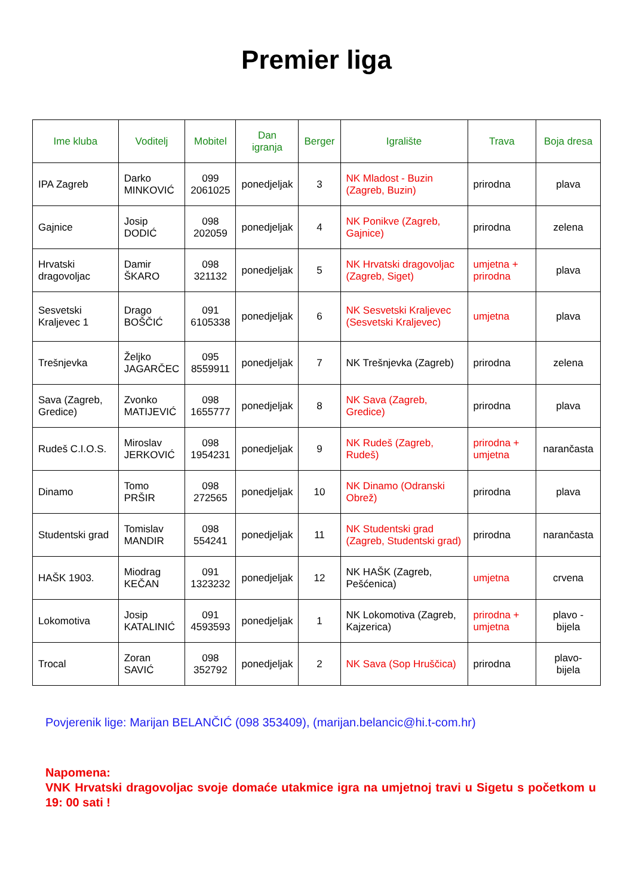Premier liga
| Ime kluba | Voditelj | Mobitel | Dan igranja | Berger | Igralište | Trava | Boja dresa |
| --- | --- | --- | --- | --- | --- | --- | --- |
| IPA Zagreb | Darko MINKOVIĆ | 099 2061025 | ponedjeljak | 3 | NK Mladost - Buzin (Zagreb, Buzin) | prirodna | plava |
| Gajnice | Josip DODIĆ | 098 202059 | ponedjeljak | 4 | NK Ponikve (Zagreb, Gajnice) | prirodna | zelena |
| Hrvatski dragovoljac | Damir ŠKARO | 098 321132 | ponedjeljak | 5 | NK Hrvatski dragovoljac (Zagreb, Siget) | umjetna + prirodna | plava |
| Sesvetski Kraljevec 1 | Drago BOŠČIĆ | 091 6105338 | ponedjeljak | 6 | NK Sesvetski Kraljevec (Sesvetski Kraljevec) | umjetna | plava |
| Trešnjevka | Željko JAGARČEC | 095 8559911 | ponedjeljak | 7 | NK Trešnjevka (Zagreb) | prirodna | zelena |
| Sava (Zagreb, Gredice) | Zvonko MATIJEVIĆ | 098 1655777 | ponedjeljak | 8 | NK Sava (Zagreb, Gredice) | prirodna | plava |
| Rudeš C.I.O.S. | Miroslav JERKOVIĆ | 098 1954231 | ponedjeljak | 9 | NK Rudeš (Zagreb, Rudeš) | prirodna + umjetna | narančasta |
| Dinamo | Tomo PRŠIR | 098 272565 | ponedjeljak | 10 | NK Dinamo (Odranski Obrež) | prirodna | plava |
| Studentski grad | Tomislav MANDIR | 098 554241 | ponedjeljak | 11 | NK Studentski grad (Zagreb, Studentski grad) | prirodna | narančasta |
| HAŠK 1903. | Miodrag KEČAN | 091 1323232 | ponedjeljak | 12 | NK HAŠK (Zagreb, Pešćenica) | umjetna | crvena |
| Lokomotiva | Josip KATALINIĆ | 091 4593593 | ponedjeljak | 1 | NK Lokomotiva (Zagreb, Kajzerica) | prirodna + umjetna | plavo - bijela |
| Trocal | Zoran SAVIĆ | 098 352792 | ponedjeljak | 2 | NK Sava (Sop Hruščica) | prirodna | plavo- bijela |
Povjerenik lige: Marijan BELANČIĆ (098 353409), (marijan.belancic@hi.t-com.hr)
Napomena:
VNK Hrvatski dragovoljac svoje domaće utakmice igra na umjetnoj travi u Sigetu s početkom u 19: 00 sati !